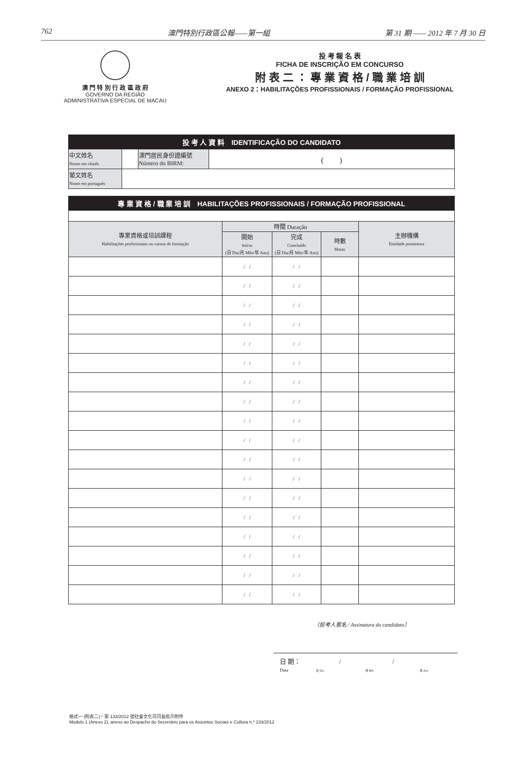762 澳門特別行政區公報——第一組 第 31 期 —— 2012 年 7 月 30 日
澳 門 特 別 行 政 區 政 府
GOVERNO DA REGIÃO
ADMINISTRATIVA ESPECIAL DE MACAU
投 考 報 名 表
FICHA DE INSCRIÇÃO EM CONCURSO
附 表 二 ： 專 業 資 格 / 職 業 培 訓
ANEXO 2：HABILITAÇÕES PROFISSIONAIS / FORMAÇÃO PROFISSIONAL
| 投 考 人 資 料 IDENTIFICAÇÃO DO CANDIDATO | | | |
| 中文姓名 Nome em chinês | | 澳門居民身份證編號 Número do BIRM: | ( ) |
| 葡文姓名 Nome em português | | | |
| 專 業 資 格 / 職 業 培 訓 HABILITAÇÕES PROFISSIONAIS / FORMAÇÃO PROFISSIONAL | | | | |
| 專業資格或培訓課程 Habilitações profissionais ou cursos de formação | 時間 Duração | | | 主辦機構 Entidade promotora |
| | 開始 Início (日 Dia/月 Mês/年 Ano) | 完成 Concluído (日 Dia/月 Mês/年 Ano) | 時數 Horas | |
| | / / | / / | | |
| | / / | / / | | |
| | / / | / / | | |
| | / / | / / | | |
| | / / | / / | | |
| | / / | / / | | |
| | / / | / / | | |
| | / / | / / | | |
| | / / | / / | | |
| | / / | / / | | |
| | / / | / / | | |
| | / / | / / | | |
| | / / | / / | | |
| | / / | / / | | |
| | / / | / / | | |
| | / / | / / | | |
| | / / | / / | | |
| | / / | / / | | |
（投考人簽名 / Assinatura do candidato）
日 期：　　　　　　/　　　　　　　　/
Data　　　　　　 日 Dia　　　　　　　　　 月 Mês　　　　　　　　　　 年 Ano
格式一 (附表二)，第 133/2012 號社會文化司司長批示附件
Modelo 1 (Anexo 2), anexo ao Despacho do Secretário para os Assuntos Sociais e Cultura n.º 133/2012